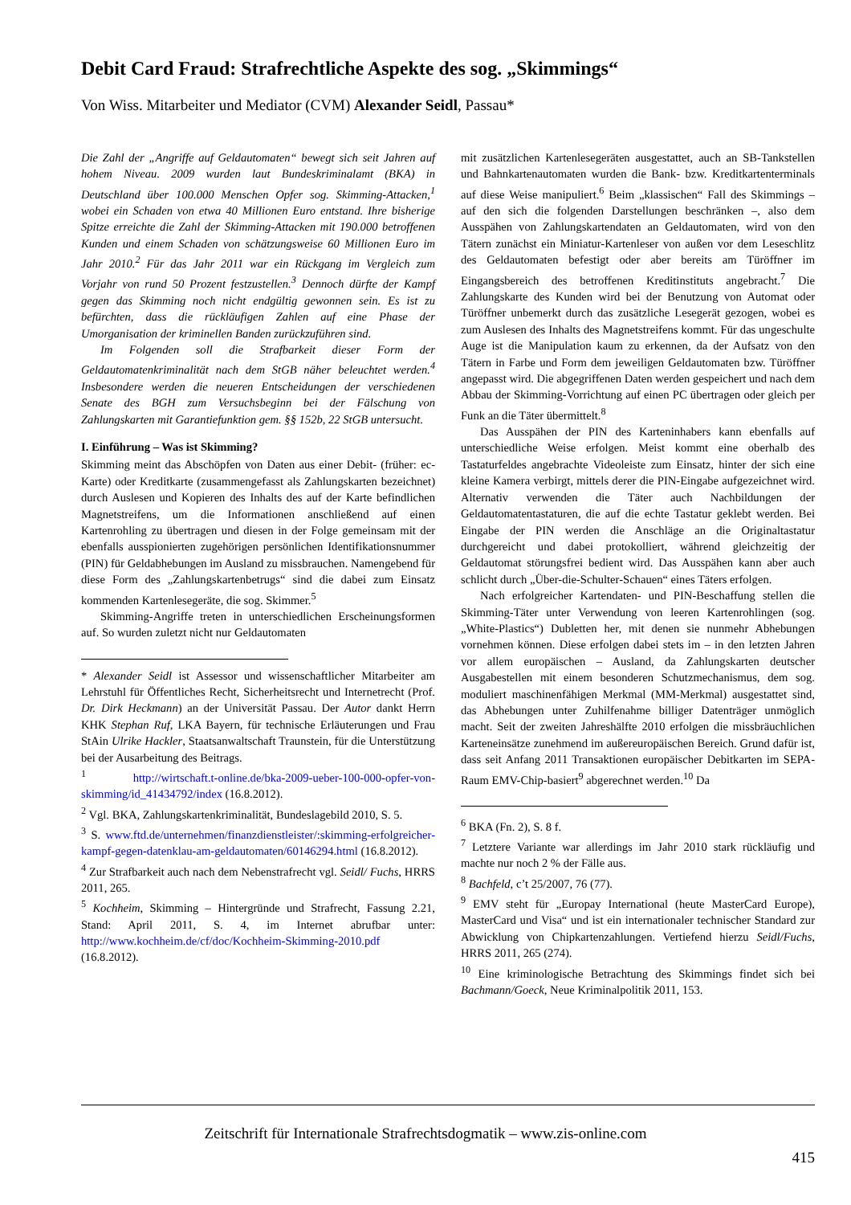Debit Card Fraud: Strafrechtliche Aspekte des sog. „Skimmings“
Von Wiss. Mitarbeiter und Mediator (CVM) Alexander Seidl, Passau*
Die Zahl der „Angriffe auf Geldautomaten“ bewegt sich seit Jahren auf hohem Niveau. 2009 wurden laut Bundeskriminalamt (BKA) in Deutschland über 100.000 Menschen Opfer sog. Skimming-Attacken,<sup>1</sup> wobei ein Schaden von etwa 40 Millionen Euro entstand. Ihre bisherige Spitze erreichte die Zahl der Skimming-Attacken mit 190.000 betroffenen Kunden und einem Schaden von schätzungsweise 60 Millionen Euro im Jahr 2010.<sup>2</sup> Für das Jahr 2011 war ein Rückgang im Vergleich zum Vorjahr von rund 50 Prozent festzustellen.<sup>3</sup> Dennoch dürfte der Kampf gegen das Skimming noch nicht endgültig gewonnen sein. Es ist zu befürchten, dass die rückläufigen Zahlen auf eine Phase der Umorganisation der kriminellen Banden zurückzuführen sind.
Im Folgenden soll die Strafbarkeit dieser Form der Geldautomatenkriminalität nach dem StGB näher beleuchtet werden.<sup>4</sup> Insbesondere werden die neueren Entscheidungen der verschiedenen Senate des BGH zum Versuchsbeginn bei der Fälschung von Zahlungskarten mit Garantiefunktion gem. §§ 152b, 22 StGB untersucht.
I. Einführung – Was ist Skimming?
Skimming meint das Abschöpfen von Daten aus einer Debit- (früher: ec-Karte) oder Kreditkarte (zusammengefasst als Zahlungskarten bezeichnet) durch Auslesen und Kopieren des Inhalts des auf der Karte befindlichen Magnetstreifens, um die Informationen anschließend auf einen Kartenrohling zu übertragen und diesen in der Folge gemeinsam mit der ebenfalls ausspionierten zugehörigen persönlichen Identifikationsnummer (PIN) für Geldabhebungen im Ausland zu missbrauchen. Namengebend für diese Form des „Zahlungskartenbetrugs“ sind die dabei zum Einsatz kommenden Kartenlesegeräte, die sog. Skimmer.<sup>5</sup>
Skimming-Angriffe treten in unterschiedlichen Erscheinungsformen auf. So wurden zuletzt nicht nur Geldautomaten
* Alexander Seidl ist Assessor und wissenschaftlicher Mitarbeiter am Lehrstuhl für Öffentliches Recht, Sicherheitsrecht und Internetrecht (Prof. Dr. Dirk Heckmann) an der Universität Passau. Der Autor dankt Herrn KHK Stephan Ruf, LKA Bayern, für technische Erläuterungen und Frau StAin Ulrike Hackler, Staatsanwaltschaft Traunstein, für die Unterstützung bei der Ausarbeitung des Beitrags.
<sup>1</sup> http://wirtschaft.t-online.de/bka-2009-ueber-100-000-opfer-von-skimming/id_41434792/index (16.8.2012).
<sup>2</sup> Vgl. BKA, Zahlungskartenkriminalität, Bundeslagebild 2010, S. 5.
<sup>3</sup> S. www.ftd.de/unternehmen/finanzdienstleister/:skimming-erfolgreicher-kampf-gegen-datenklau-am-geldautomaten/60146294.html (16.8.2012).
<sup>4</sup> Zur Strafbarkeit auch nach dem Nebenstrafrecht vgl. Seidl/ Fuchs, HRRS 2011, 265.
<sup>5</sup> Kochheim, Skimming – Hintergründe und Strafrecht, Fassung 2.21, Stand: April 2011, S. 4, im Internet abrufbar unter: http://www.kochheim.de/cf/doc/Kochheim-Skimming-2010.pdf (16.8.2012).
mit zusätzlichen Kartenlesegeräten ausgestattet, auch an SB-Tankstellen und Bahnkartenautomaten wurden die Bank- bzw. Kreditkartenterminals auf diese Weise manipuliert.<sup>6</sup> Beim „klassischen“ Fall des Skimmings – auf den sich die folgenden Darstellungen beschränken –, also dem Ausspähen von Zahlungskartendaten an Geldautomaten, wird von den Tätern zunächst ein Miniatur-Kartenleser von außen vor dem Leseschlitz des Geldautomaten befestigt oder aber bereits am Türöffner im Eingangsbereich des betroffenen Kreditinstituts angebracht.<sup>7</sup> Die Zahlungskarte des Kunden wird bei der Benutzung von Automat oder Türöffner unbemerkt durch das zusätzliche Lesegerät gezogen, wobei es zum Auslesen des Inhalts des Magnetstreifens kommt. Für das ungeschulte Auge ist die Manipulation kaum zu erkennen, da der Aufsatz von den Tätern in Farbe und Form dem jeweiligen Geldautomaten bzw. Türöffner angepasst wird. Die abgegriffenen Daten werden gespeichert und nach dem Abbau der Skimming-Vorrichtung auf einen PC übertragen oder gleich per Funk an die Täter übermittelt.<sup>8</sup>
Das Ausspähen der PIN des Karteninhabers kann ebenfalls auf unterschiedliche Weise erfolgen. Meist kommt eine oberhalb des Tastaturfeldes angebrachte Videoleiste zum Einsatz, hinter der sich eine kleine Kamera verbirgt, mittels derer die PIN-Eingabe aufgezeichnet wird. Alternativ verwenden die Täter auch Nachbildungen der Geldautomatentastaturen, die auf die echte Tastatur geklebt werden. Bei Eingabe der PIN werden die Anschläge an die Originaltastatur durchgereicht und dabei protokolliert, während gleichzeitig der Geldautomat störungsfrei bedient wird. Das Ausspähen kann aber auch schlicht durch „Über-die-Schulter-Schauen“ eines Täters erfolgen.
Nach erfolgreicher Kartendaten- und PIN-Beschaffung stellen die Skimming-Täter unter Verwendung von leeren Kartenrohlingen (sog. „White-Plastics“) Dubletten her, mit denen sie nunmehr Abhebungen vornehmen können. Diese erfolgen dabei stets im – in den letzten Jahren vor allem europäischen – Ausland, da Zahlungskarten deutscher Ausgabestellen mit einem besonderen Schutzmechanismus, dem sog. moduliert maschinenfähigen Merkmal (MM-Merkmal) ausgestattet sind, das Abhebungen unter Zuhilfenahme billiger Datenträger unmöglich macht. Seit der zweiten Jahreshälfte 2010 erfolgen die missbräuchlichen Karteneinsätze zunehmend im außereuropäischen Bereich. Grund dafür ist, dass seit Anfang 2011 Transaktionen europäischer Debitkarten im SEPA-Raum EMV-Chip-basiert<sup>9</sup> abgerechnet werden.<sup>10</sup> Da
<sup>6</sup> BKA (Fn. 2), S. 8 f.
<sup>7</sup> Letztere Variante war allerdings im Jahr 2010 stark rückläufig und machte nur noch 2 % der Fälle aus.
<sup>8</sup> Bachfeld, c’t 25/2007, 76 (77).
<sup>9</sup> EMV steht für „Europay International (heute MasterCard Europe), MasterCard und Visa“ und ist ein internationaler technischer Standard zur Abwicklung von Chipkartenzahlungen. Vertiefend hierzu Seidl/Fuchs, HRRS 2011, 265 (274).
<sup>10</sup> Eine kriminologische Betrachtung des Skimmings findet sich bei Bachmann/Goeck, Neue Kriminalpolitik 2011, 153.
Zeitschrift für Internationale Strafrechtsdogmatik – www.zis-online.com
415